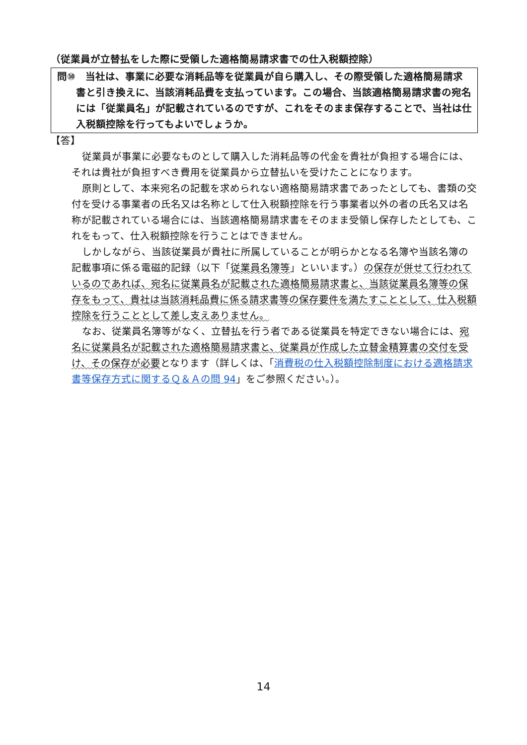（従業員が立替払をした際に受領した適格簡易請求書での仕入税額控除）
問⑩　当社は、事業に必要な消耗品等を従業員が自ら購入し、その際受領した適格簡易請求書と引き換えに、当該消耗品費を支払っています。この場合、当該適格簡易請求書の宛名には「従業員名」が記載されているのですが、これをそのまま保存することで、当社は仕入税額控除を行ってもよいでしょうか。
【答】
従業員が事業に必要なものとして購入した消耗品等の代金を貴社が負担する場合には、それは貴社が負担すべき費用を従業員から立替払いを受けたことになります。
原則として、本来宛名の記載を求められない適格簡易請求書であったとしても、書類の交付を受ける事業者の氏名又は名称として仕入税額控除を行う事業者以外の者の氏名又は名称が記載されている場合には、当該適格簡易請求書をそのまま受領し保存したとしても、これをもって、仕入税額控除を行うことはできません。
しかしながら、当該従業員が貴社に所属していることが明らかとなる名簿や当該名簿の記載事項に係る電磁的記録（以下「従業員名簿等」といいます。）の保存が併せて行われているのであれば、宛名に従業員名が記載された適格簡易請求書と、当該従業員名簿等の保存をもって、貴社は当該消耗品費に係る請求書等の保存要件を満たすこととして、仕入税額控除を行うこととして差し支えありません。
なお、従業員名簿等がなく、立替払を行う者である従業員を特定できない場合には、宛名に従業員名が記載された適格簡易請求書と、従業員が作成した立替金精算書の交付を受け、その保存が必要となります（詳しくは、「消費税の仕入税額控除制度における適格請求書等保存方式に関するＱ＆Ａの問 94」をご参照ください。）。
14